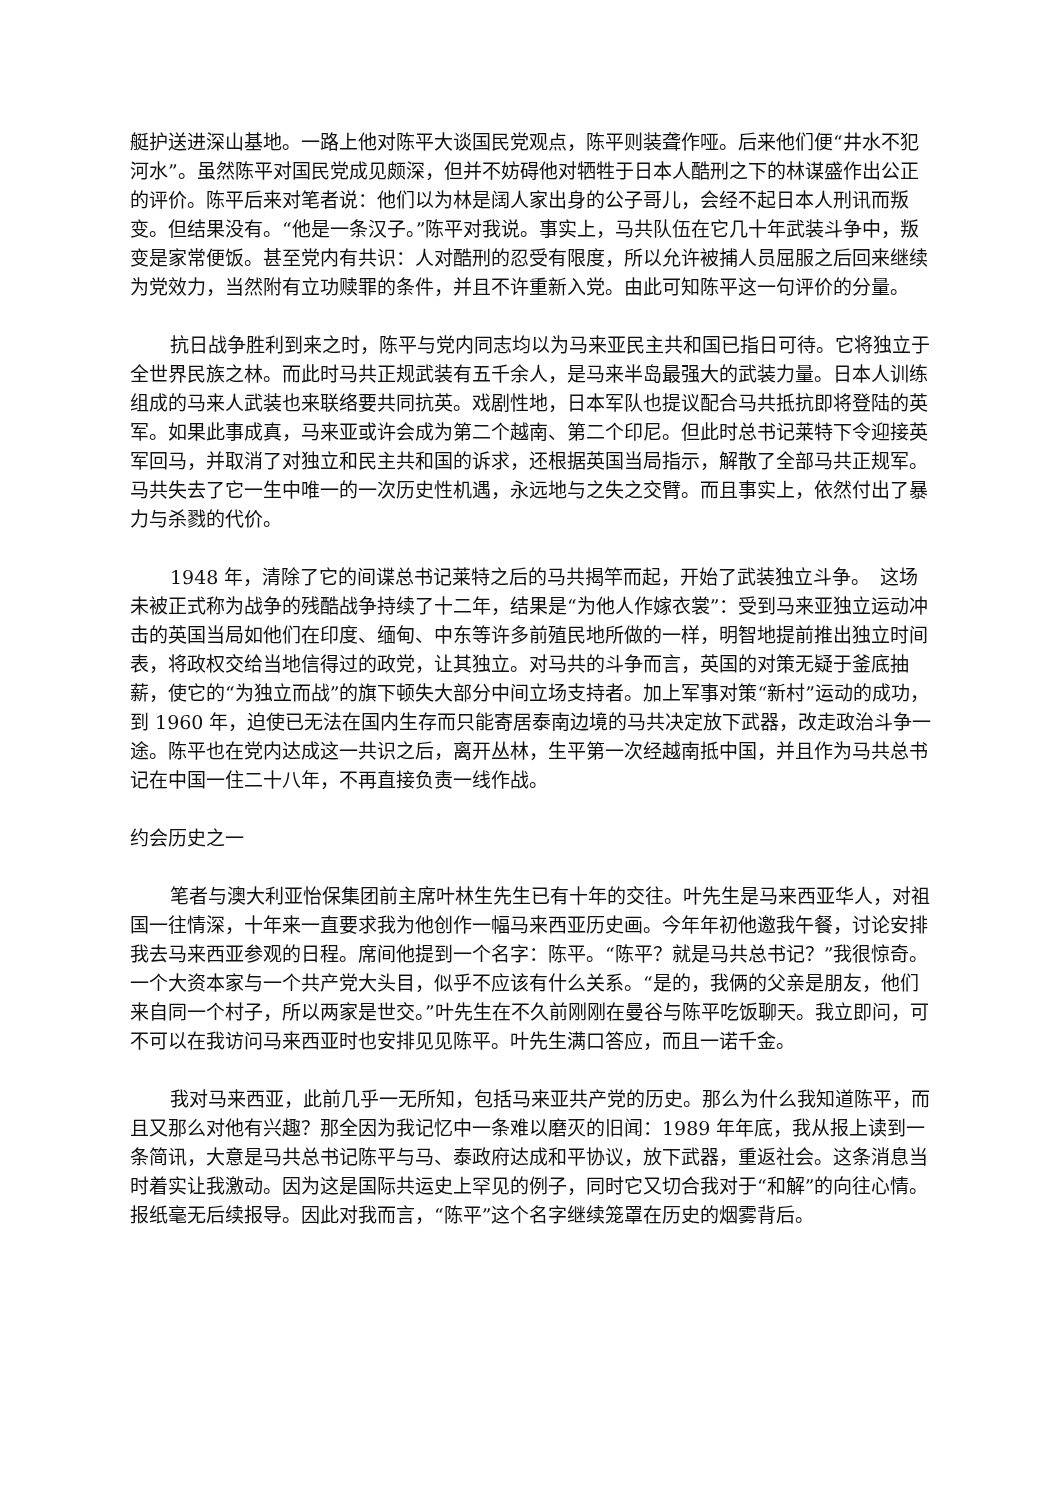艇护送进深山基地。一路上他对陈平大谈国民党观点，陈平则装聋作哑。后来他们便“井水不犯河水”。虽然陈平对国民党成见颇深，但并不妨碍他对牺牲于日本人酷刑之下的林谋盛作出公正的评价。陈平后来对笔者说：他们以为林是阔人家出身的公子哥儿，会经不起日本人刑讯而叛变。但结果没有。“他是一条汉子。”陈平对我说。事实上，马共队伍在它几十年武装斗争中，叛变是家常便饭。甚至党内有共识：人对酷刑的忍受有限度，所以允许被捕人员屈服之后回来继续为党效力，当然附有立功赎罪的条件，并且不许重新入党。由此可知陈平这一句评价的分量。
抗日战争胜利到来之时，陈平与党内同志均以为马来亚民主共和国已指日可待。它将独立于全世界民族之林。而此时马共正规武装有五千余人，是马来半岛最强大的武装力量。日本人训练组成的马来人武装也来联络要共同抗英。戏剧性地，日本军队也提议配合马共抵抗即将登陆的英军。如果此事成真，马来亚或许会成为第二个越南、第二个印尼。但此时总书记莱特下令迎接英军回马，并取消了对独立和民主共和国的诉求，还根据英国当局指示，解散了全部马共正规军。马共失去了它一生中唯一的一次历史性机遇，永远地与之失之交臂。而且事实上，依然付出了暴力与杀戮的代价。
1948 年，清除了它的间谍总书记莱特之后的马共揭竿而起，开始了武装独立斗争。　这场未被正式称为战争的残酷战争持续了十二年，结果是“为他人作嫁衣裳”：受到马来亚独立运动冲击的英国当局如他们在印度、缅甸、中东等许多前殖民地所做的一样，明智地提前推出独立时间表，将政权交给当地信得过的政党，让其独立。对马共的斗争而言，英国的对策无疑于釜底抽薪，使它的“为独立而战”的旗下顿失大部分中间立场支持者。加上军事对策“新村”运动的成功，到 1960 年，迫使已无法在国内生存而只能寄居泰南边境的马共决定放下武器，改走政治斗争一途。陈平也在党内达成这一共识之后，离开丛林，生平第一次经越南抵中国，并且作为马共总书记在中国一住二十八年，不再直接负责一线作战。
约会历史之一
笔者与澳大利亚怡保集团前主席叶林生先生已有十年的交往。叶先生是马来西亚华人，对祖国一往情深，十年来一直要求我为他创作一幅马来西亚历史画。今年年初他邀我午餐，讨论安排我去马来西亚参观的日程。席间他提到一个名字：陈平。“陈平？就是马共总书记？”我很惊奇。一个大资本家与一个共产党大头目，似乎不应该有什么关系。“是的，我俩的父亲是朋友，他们来自同一个村子，所以两家是世交。”叶先生在不久前刚刚在曼谷与陈平吃饭聊天。我立即问，可不可以在我访问马来西亚时也安排见见陈平。叶先生满口答应，而且一诺千金。
我对马来西亚，此前几乎一无所知，包括马来亚共产党的历史。那么为什么我知道陈平，而且又那么对他有兴趣？那全因为我记忆中一条难以磨灭的旧闻：1989 年年底，我从报上读到一条简讯，大意是马共总书记陈平与马、泰政府达成和平协议，放下武器，重返社会。这条消息当时着实让我激动。因为这是国际共运史上罕见的例子，同时它又切合我对于“和解”的向往心情。报纸毫无后续报导。因此对我而言，“陈平”这个名字继续笼罩在历史的烟雾背后。